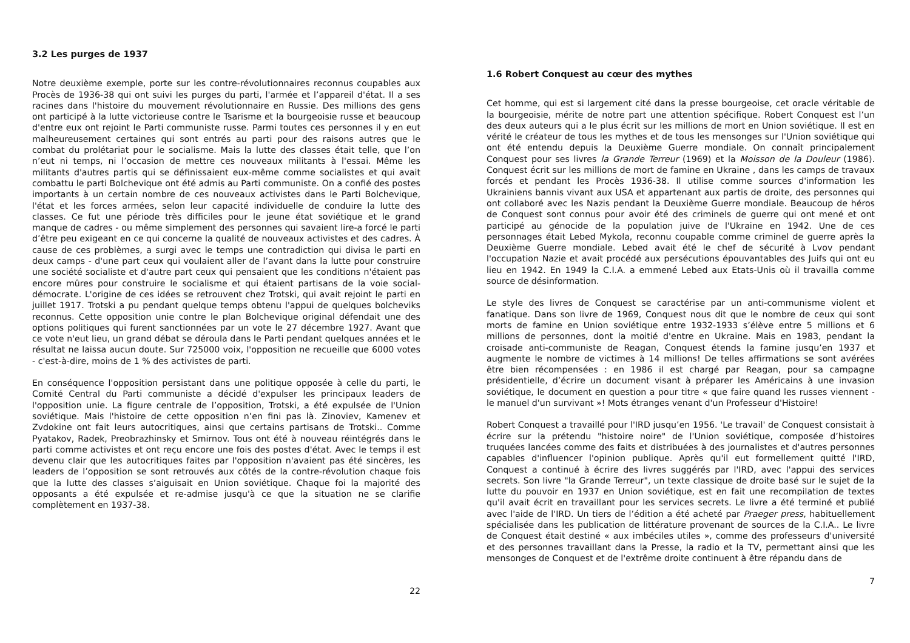3.2 Les purges de 1937
Notre deuxième exemple, porte sur les contre-révolutionnaires reconnus coupables aux Procès de 1936-38 qui ont suivi les purges du parti, l'armée et l’appareil d'état. Il a ses racines dans l'histoire du mouvement révolutionnaire en Russie. Des millions des gens ont participé à la lutte victorieuse contre le Tsarisme et la bourgeoisie russe et beaucoup d'entre eux ont rejoint le Parti communiste russe. Parmi toutes ces personnes il y en eut malheureusement certaines qui sont entrés au parti pour des raisons autres que le combat du prolétariat pour le socialisme. Mais la lutte des classes était telle, que l’on n’eut ni temps, ni l’occasion de mettre ces nouveaux militants à l'essai. Même les militants d'autres partis qui se définissaient eux-même comme socialistes et qui avait combattu le parti Bolchevique ont été admis au Parti communiste. On a confié des postes importants à un certain nombre de ces nouveaux activistes dans le Parti Bolchevique, l'état et les forces armées, selon leur capacité individuelle de conduire la lutte des classes. Ce fut une période très difficiles pour le jeune état soviétique et le grand manque de cadres - ou même simplement des personnes qui savaient lire-a forcé le parti d’être peu exigeant en ce qui concerne la qualité de nouveaux activistes et des cadres. À cause de ces problèmes, a surgi avec le temps une contradiction qui divisa le parti en deux camps - d'une part ceux qui voulaient aller de l’avant dans la lutte pour construire une société socialiste et d'autre part ceux qui pensaient que les conditions n'étaient pas encore mûres pour construire le socialisme et qui étaient partisans de la voie social-démocrate. L'origine de ces idées se retrouvent chez Trotski, qui avait rejoint le parti en juillet 1917. Trotski a pu pendant quelque temps obtenu l'appui de quelques bolcheviks reconnus. Cette opposition unie contre le plan Bolchevique original défendait une des options politiques qui furent sanctionnées par un vote le 27 décembre 1927. Avant que ce vote n'eut lieu, un grand débat se déroula dans le Parti pendant quelques années et le résultat ne laissa aucun doute. Sur 725000 voix, l'opposition ne recueille que 6000 votes - c'est-à-dire, moins de 1 % des activistes de parti.
En conséquence l'opposition persistant dans une politique opposée à celle du parti, le Comité Central du Parti communiste a décidé d'expulser les principaux leaders de l'opposition unie. La figure centrale de l’opposition, Trotski, a été expulsée de l'Union soviétique. Mais l'histoire de cette opposition n’en fini pas là. Zinoviev, Kamenev et Zvdokine ont fait leurs autocritiques, ainsi que certains partisans de Trotski.. Comme Pyatakov, Radek, Preobrazhinsky et Smirnov. Tous ont été à nouveau réintégrés dans le parti comme activistes et ont reçu encore une fois des postes d'état. Avec le temps il est devenu clair que les autocritiques faites par l'opposition n'avaient pas été sincères, les leaders de l’opposition se sont retrouvés aux côtés de la contre-révolution chaque fois que la lutte des classes s’aiguisait en Union soviétique. Chaque foi la majorité des opposants a été expulsée et re-admise jusqu'à ce que la situation ne se clarifie complètement en 1937-38.
22
1.6 Robert Conquest au cœur des mythes
Cet homme, qui est si largement cité dans la presse bourgeoise, cet oracle véritable de la bourgeoisie, mérite de notre part une attention spécifique. Robert Conquest est l’un des deux auteurs qui a le plus écrit sur les millions de mort en Union soviétique. Il est en vérité le créateur de tous les mythes et de tous les mensonges sur l'Union soviétique qui ont été entendu depuis la Deuxième Guerre mondiale. On connaît principalement Conquest pour ses livres la Grande Terreur (1969) et la Moisson de la Douleur (1986). Conquest écrit sur les millions de mort de famine en Ukraine , dans les camps de travaux forcés et pendant les Procès 1936-38. Il utilise comme sources d'information les Ukrainiens bannis vivant aux USA et appartenant aux partis de droite, des personnes qui ont collaboré avec les Nazis pendant la Deuxième Guerre mondiale. Beaucoup de héros de Conquest sont connus pour avoir été des criminels de guerre qui ont mené et ont participé au génocide de la population juive de l'Ukraine en 1942. Une de ces personnages était Lebed Mykola, reconnu coupable comme criminel de guerre après la Deuxième Guerre mondiale. Lebed avait été le chef de sécurité à Lvov pendant l'occupation Nazie et avait procédé aux persécutions épouvantables des Juifs qui ont eu lieu en 1942. En 1949 la C.I.A. a emmené Lebed aux Etats-Unis où il travailla comme source de désinformation.
Le style des livres de Conquest se caractérise par un anti-communisme violent et fanatique. Dans son livre de 1969, Conquest nous dit que le nombre de ceux qui sont morts de famine en Union soviétique entre 1932-1933 s’élève entre 5 millions et 6 millions de personnes, dont la moitié d'entre en Ukraine. Mais en 1983, pendant la croisade anti-communiste de Reagan, Conquest étends la famine jusqu’en 1937 et augmente le nombre de victimes à 14 millions! De telles affirmations se sont avérées être bien récompensées : en 1986 il est chargé par Reagan, pour sa campagne présidentielle, d’écrire un document visant à préparer les Américains à une invasion soviétique, le document en question a pour titre « que faire quand les russes viennent - le manuel d'un survivant »! Mots étranges venant d'un Professeur d'Histoire!
Robert Conquest a travaillé pour l'IRD jusqu’en 1956. 'Le travail' de Conquest consistait à écrire sur la prétendu "histoire noire" de l'Union soviétique, composée d’histoires truquées lancées comme des faits et distribuées à des journalistes et d'autres personnes capables d'influencer l'opinion publique. Après qu'il eut formellement quitté l'IRD, Conquest a continué à écrire des livres suggérés par l'IRD, avec l'appui des services secrets. Son livre "la Grande Terreur", un texte classique de droite basé sur le sujet de la lutte du pouvoir en 1937 en Union soviétique, est en fait une recompilation de textes qu'il avait écrit en travaillant pour les services secrets. Le livre a été terminé et publié avec l'aide de l'IRD. Un tiers de l’édition a été acheté par Praeger press, habituellement spécialisée dans les publication de littérature provenant de sources de la C.I.A.. Le livre de Conquest était destiné « aux imbéciles utiles », comme des professeurs d'université et des personnes travaillant dans la Presse, la radio et la TV, permettant ainsi que les mensonges de Conquest et de l'extrême droite continuent à être répandu dans de
7